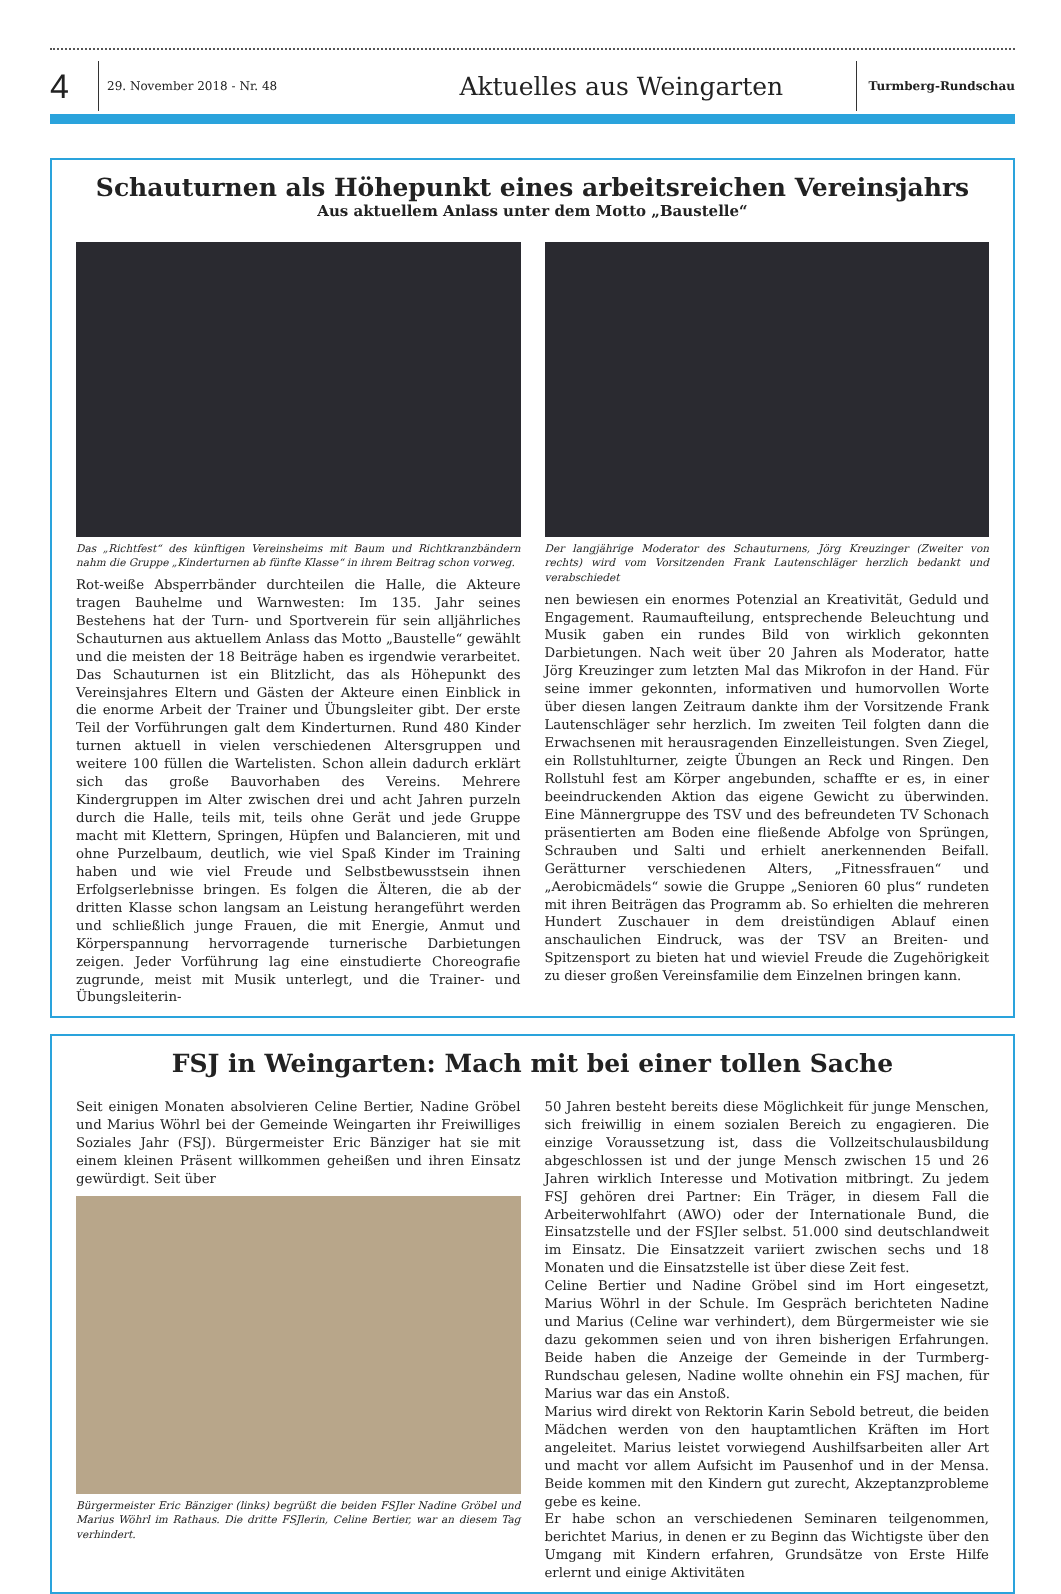4
29. November 2018 - Nr. 48
Aktuelles aus Weingarten
Turmberg-Rundschau
Schauturnen als Höhepunkt eines arbeitsreichen Vereinsjahrs
Aus aktuellem Anlass unter dem Motto „Baustelle“
Das „Richtfest“ des künftigen Vereinsheims mit Baum und Richtkranzbändern nahm die Gruppe „Kinderturnen ab fünfte Klasse“ in ihrem Beitrag schon vorweg.
Rot-weiße Absperrbänder durchteilen die Halle, die Akteure tragen Bauhelme und Warnwesten: Im 135. Jahr seines Bestehens hat der Turn- und Sportverein für sein alljährliches Schauturnen aus aktuellem Anlass das Motto „Baustelle“ gewählt und die meisten der 18 Beiträge haben es irgendwie verarbeitet. Das Schauturnen ist ein Blitzlicht, das als Höhepunkt des Vereinsjahres Eltern und Gästen der Akteure einen Einblick in die enorme Arbeit der Trainer und Übungsleiter gibt. Der erste Teil der Vorführungen galt dem Kinderturnen. Rund 480 Kinder turnen aktuell in vielen verschiedenen Altersgruppen und weitere 100 füllen die Wartelisten. Schon allein dadurch erklärt sich das große Bauvorhaben des Vereins. Mehrere Kindergruppen im Alter zwischen drei und acht Jahren purzeln durch die Halle, teils mit, teils ohne Gerät und jede Gruppe macht mit Klettern, Springen, Hüpfen und Balancieren, mit und ohne Purzelbaum, deutlich, wie viel Spaß Kinder im Training haben und wie viel Freude und Selbstbewusstsein ihnen Erfolgserlebnisse bringen. Es folgen die Älteren, die ab der dritten Klasse schon langsam an Leistung herangeführt werden und schließlich junge Frauen, die mit Energie, Anmut und Körperspannung hervorragende turnerische Darbietungen zeigen. Jeder Vorführung lag eine einstudierte Choreografie zugrunde, meist mit Musik unterlegt, und die Trainer- und Übungsleiterin-
Der langjährige Moderator des Schauturnens, Jörg Kreuzinger (Zweiter von rechts) wird vom Vorsitzenden Frank Lautenschläger herzlich bedankt und verabschiedet
nen bewiesen ein enormes Potenzial an Kreativität, Geduld und Engagement. Raumaufteilung, entsprechende Beleuchtung und Musik gaben ein rundes Bild von wirklich gekonnten Darbietungen. Nach weit über 20 Jahren als Moderator, hatte Jörg Kreuzinger zum letzten Mal das Mikrofon in der Hand. Für seine immer gekonnten, informativen und humorvollen Worte über diesen langen Zeitraum dankte ihm der Vorsitzende Frank Lautenschläger sehr herzlich. Im zweiten Teil folgten dann die Erwachsenen mit herausragenden Einzelleistungen. Sven Ziegel, ein Rollstuhlturner, zeigte Übungen an Reck und Ringen. Den Rollstuhl fest am Körper angebunden, schaffte er es, in einer beeindruckenden Aktion das eigene Gewicht zu überwinden. Eine Männergruppe des TSV und des befreundeten TV Schonach präsentierten am Boden eine fließende Abfolge von Sprüngen, Schrauben und Salti und erhielt anerkennenden Beifall. Gerätturner verschiedenen Alters, „Fitnessfrauen“ und „Aerobicmädels“ sowie die Gruppe „Senioren 60 plus“ rundeten mit ihren Beiträgen das Programm ab. So erhielten die mehreren Hundert Zuschauer in dem dreistündigen Ablauf einen anschaulichen Eindruck, was der TSV an Breiten- und Spitzensport zu bieten hat und wieviel Freude die Zugehörigkeit zu dieser großen Vereinsfamilie dem Einzelnen bringen kann.
FSJ in Weingarten: Mach mit bei einer tollen Sache
Seit einigen Monaten absolvieren Celine Bertier, Nadine Gröbel und Marius Wöhrl bei der Gemeinde Weingarten ihr Freiwilliges Soziales Jahr (FSJ). Bürgermeister Eric Bänziger hat sie mit einem kleinen Präsent willkommen geheißen und ihren Einsatz gewürdigt. Seit über
Bürgermeister Eric Bänziger (links) begrüßt die beiden FSJler Nadine Gröbel und Marius Wöhrl im Rathaus. Die dritte FSJlerin, Celine Bertier, war an diesem Tag verhindert.
50 Jahren besteht bereits diese Möglichkeit für junge Menschen, sich freiwillig in einem sozialen Bereich zu engagieren. Die einzige Voraussetzung ist, dass die Vollzeitschulausbildung abgeschlossen ist und der junge Mensch zwischen 15 und 26 Jahren wirklich Interesse und Motivation mitbringt. Zu jedem FSJ gehören drei Partner: Ein Träger, in diesem Fall die Arbeiterwohlfahrt (AWO) oder der Internationale Bund, die Einsatzstelle und der FSJler selbst. 51.000 sind deutschlandweit im Einsatz. Die Einsatzzeit variiert zwischen sechs und 18 Monaten und die Einsatzstelle ist über diese Zeit fest.
Celine Bertier und Nadine Gröbel sind im Hort eingesetzt, Marius Wöhrl in der Schule. Im Gespräch berichteten Nadine und Marius (Celine war verhindert), dem Bürgermeister wie sie dazu gekommen seien und von ihren bisherigen Erfahrungen. Beide haben die Anzeige der Gemeinde in der Turmberg-Rundschau gelesen, Nadine wollte ohnehin ein FSJ machen, für Marius war das ein Anstoß.
Marius wird direkt von Rektorin Karin Sebold betreut, die beiden Mädchen werden von den hauptamtlichen Kräften im Hort angeleitet. Marius leistet vorwiegend Aushilfsarbeiten aller Art und macht vor allem Aufsicht im Pausenhof und in der Mensa. Beide kommen mit den Kindern gut zurecht, Akzeptanzprobleme gebe es keine.
Er habe schon an verschiedenen Seminaren teilgenommen, berichtet Marius, in denen er zu Beginn das Wichtigste über den Umgang mit Kindern erfahren, Grundsätze von Erste Hilfe erlernt und einige Aktivitäten